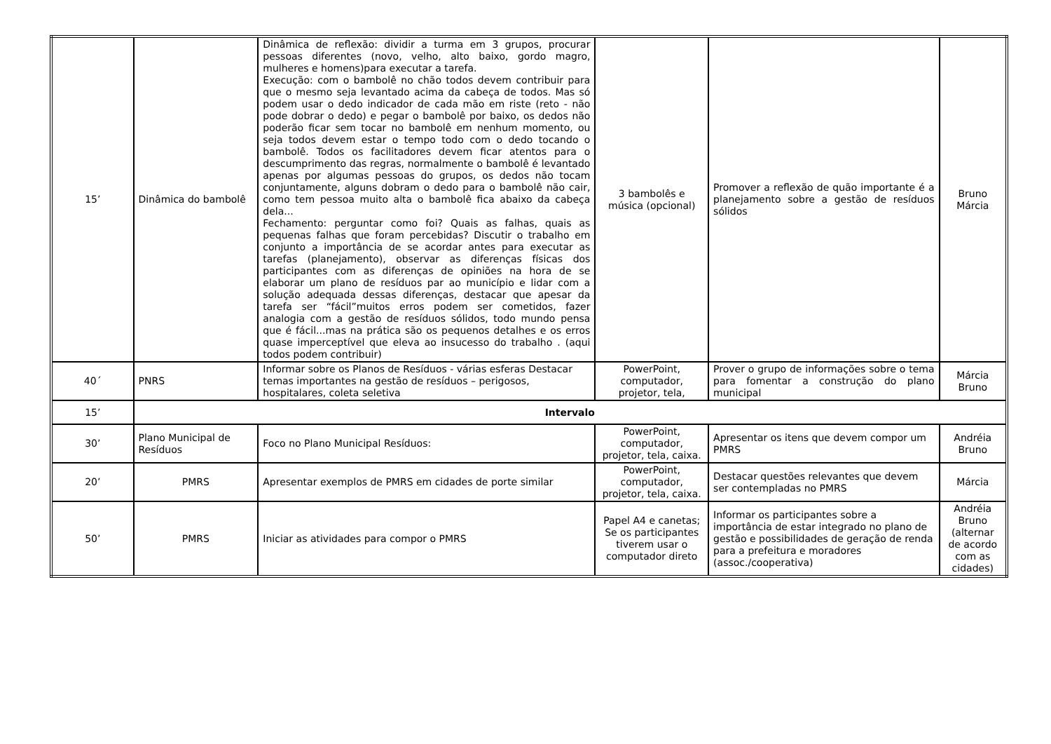| 15’ | Dinâmica do bambolê | Dinâmica de reflexão: dividir a turma em 3 grupos, procurar pessoas diferentes (novo, velho, alto baixo, gordo magro, mulheres e homens)para executar a tarefa. Execução: com o bambolê no chão todos devem contribuir para que o mesmo seja levantado acima da cabeça de todos. Mas só podem usar o dedo indicador de cada mão em riste (reto - não pode dobrar o dedo) e pegar o bambolê por baixo, os dedos não poderão ficar sem tocar no bambolê em nenhum momento, ou seja todos devem estar o tempo todo com o dedo tocando o bambolê. Todos os facilitadores devem ficar atentos para o descumprimento das regras, normalmente o bambolê é levantado apenas por algumas pessoas do grupos, os dedos não tocam conjuntamente, alguns dobram o dedo para o bambolê não cair, como tem pessoa muito alta o bambolê fica abaixo da cabeça dela... Fechamento: perguntar como foi? Quais as falhas, quais as pequenas falhas que foram percebidas? Discutir o trabalho em conjunto a importância de se acordar antes para executar as tarefas (planejamento), observar as diferenças físicas dos participantes com as diferenças de opiniões na hora de se elaborar um plano de resíduos par ao município e lidar com a solução adequada dessas diferenças, destacar que apesar da tarefa ser “fácil”muitos erros podem ser cometidos, fazer analogia com a gestão de resíduos sólidos, todo mundo pensa que é fácil...mas na prática são os pequenos detalhes e os erros quase imperceptível que eleva ao insucesso do trabalho . (aqui todos podem contribuir) | 3 bambolês e música (opcional) | Promover a reflexão de quão importante é a planejamento sobre a gestão de resíduos sólidos | Bruno Márcia |
| 40´ | PNRS | Informar sobre os Planos de Resíduos - várias esferas Destacar temas importantes na gestão de resíduos – perigosos, hospitalares, coleta seletiva | PowerPoint, computador, projetor, tela, | Prover o grupo de informações sobre o tema para fomentar a construção do plano municipal | Márcia Bruno |
| 15’ | Intervalo | | | | |
| 30’ | Plano Municipal de Resíduos | Foco no Plano Municipal Resíduos: | PowerPoint, computador, projetor, tela, caixa. | Apresentar os itens que devem compor um PMRS | Andréia Bruno |
| 20’ | PMRS | Apresentar exemplos de PMRS em cidades de porte similar | PowerPoint, computador, projetor, tela, caixa. | Destacar questões relevantes que devem ser contempladas no PMRS | Márcia |
| 50’ | PMRS | Iniciar as atividades para compor o PMRS | Papel A4 e canetas; Se os participantes tiverem usar o computador direto | Informar os participantes sobre a importância de estar integrado no plano de gestão e possibilidades de geração de renda para a prefeitura e moradores (assoc./cooperativa) | Andréia Bruno (alternar de acordo com as cidades) |